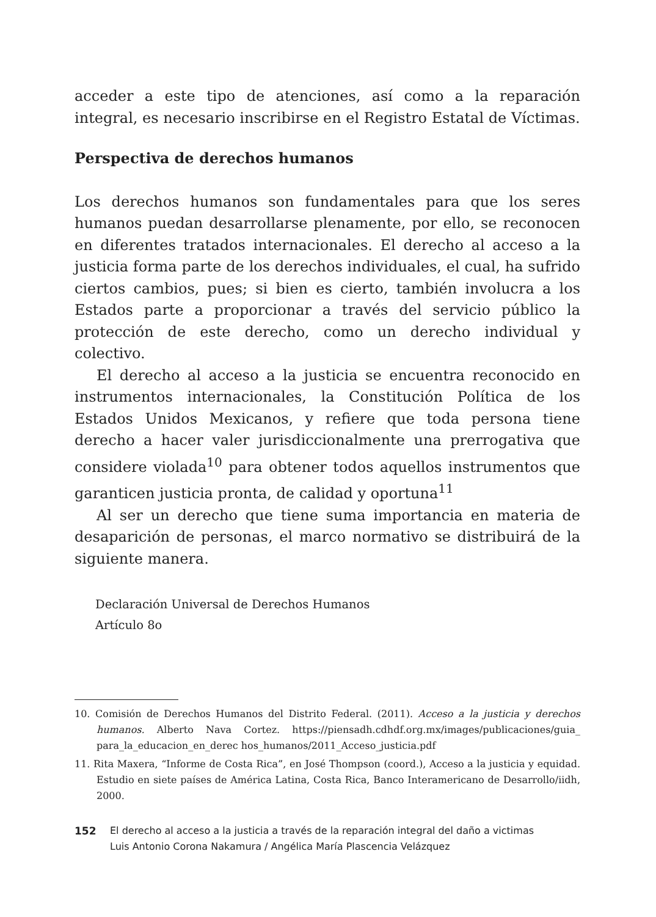acceder a este tipo de atenciones, así como a la reparación integral, es necesario inscribirse en el Registro Estatal de Víctimas.
Perspectiva de derechos humanos
Los derechos humanos son fundamentales para que los seres humanos puedan desarrollarse plenamente, por ello, se reconocen en diferentes tratados internacionales. El derecho al acceso a la justicia forma parte de los derechos individuales, el cual, ha sufrido ciertos cambios, pues; si bien es cierto, también involucra a los Estados parte a proporcionar a través del servicio público la protección de este derecho, como un derecho individual y colectivo.
El derecho al acceso a la justicia se encuentra reconocido en instrumentos internacionales, la Constitución Política de los Estados Unidos Mexicanos, y refiere que toda persona tiene derecho a hacer valer jurisdiccionalmente una prerrogativa que considere violada<sup>10</sup> para obtener todos aquellos instrumentos que garanticen justicia pronta, de calidad y oportuna<sup>11</sup>
Al ser un derecho que tiene suma importancia en materia de desaparición de personas, el marco normativo se distribuirá de la siguiente manera.
Declaración Universal de Derechos Humanos
Artículo 8o
10. Comisión de Derechos Humanos del Distrito Federal. (2011). Acceso a la justicia y derechos humanos. Alberto Nava Cortez. https://piensadh.cdhdf.org.mx/images/publicaciones/guia_ para_la_educacion_en_derec hos_humanos/2011_Acceso_justicia.pdf
11. Rita Maxera, “Informe de Costa Rica”, en José Thompson (coord.), Acceso a la justicia y equidad. Estudio en siete países de América Latina, Costa Rica, Banco Interamericano de Desarrollo/iidh, 2000.
152 El derecho al acceso a la justicia a través de la reparación integral del daño a victimas
Luis Antonio Corona Nakamura / Angélica María Plascencia Velázquez